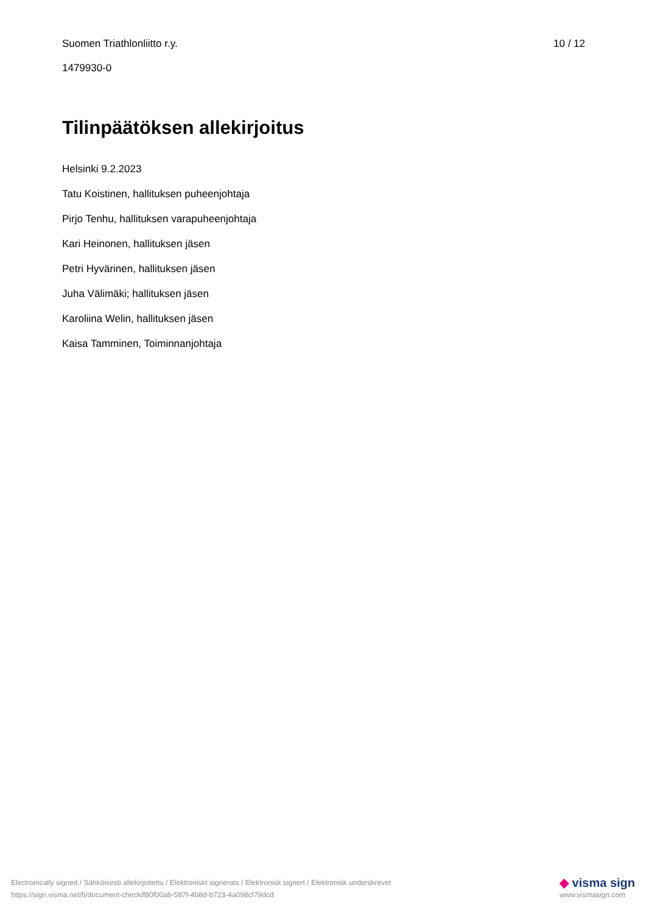Suomen Triathlonliitto r.y. 10 / 12
1479930-0
Tilinpäätöksen allekirjoitus
Helsinki 9.2.2023
Tatu Koistinen, hallituksen puheenjohtaja
Pirjo Tenhu, hallituksen varapuheenjohtaja
Kari Heinonen, hallituksen jäsen
Petri Hyvärinen, hallituksen jäsen
Juha Välimäki; hallituksen jäsen
Karoliina Welin, hallituksen jäsen
Kaisa Tamminen, Toiminnanjohtaja
Electronically signed / Sähköisesti allekirjoitettu / Elektroniskt signerats / Elektronisk signert / Elektronisk underskrevet
https://sign.visma.net/fi/document-check/f80f00ab-587f-4b8d-b723-4a098cf79dcd
◆ visma sign
www.vismasign.com